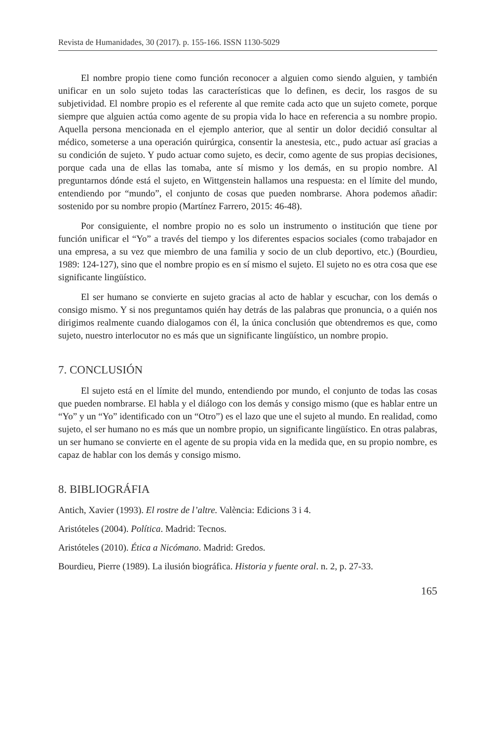Revista de Humanidades, 30 (2017). p. 155-166. ISSN 1130-5029
El nombre propio tiene como función reconocer a alguien como siendo alguien, y también unificar en un solo sujeto todas las características que lo definen, es decir, los rasgos de su subjetividad. El nombre propio es el referente al que remite cada acto que un sujeto comete, porque siempre que alguien actúa como agente de su propia vida lo hace en referencia a su nombre propio. Aquella persona mencionada en el ejemplo anterior, que al sentir un dolor decidió consultar al médico, someterse a una operación quirúrgica, consentir la anestesia, etc., pudo actuar así gracias a su condición de sujeto. Y pudo actuar como sujeto, es decir, como agente de sus propias decisiones, porque cada una de ellas las tomaba, ante sí mismo y los demás, en su propio nombre. Al preguntarnos dónde está el sujeto, en Wittgenstein hallamos una respuesta: en el límite del mundo, entendiendo por “mundo”, el conjunto de cosas que pueden nombrarse. Ahora podemos añadir: sostenido por su nombre propio (Martínez Farrero, 2015: 46-48).
Por consiguiente, el nombre propio no es solo un instrumento o institución que tiene por función unificar el “Yo” a través del tiempo y los diferentes espacios sociales (como trabajador en una empresa, a su vez que miembro de una familia y socio de un club deportivo, etc.) (Bourdieu, 1989: 124-127), sino que el nombre propio es en sí mismo el sujeto. El sujeto no es otra cosa que ese significante lingüístico.
El ser humano se convierte en sujeto gracias al acto de hablar y escuchar, con los demás o consigo mismo. Y si nos preguntamos quién hay detrás de las palabras que pronuncia, o a quién nos dirigimos realmente cuando dialogamos con él, la única conclusión que obtendremos es que, como sujeto, nuestro interlocutor no es más que un significante lingüístico, un nombre propio.
7. CONCLUSIÓN
El sujeto está en el límite del mundo, entendiendo por mundo, el conjunto de todas las cosas que pueden nombrarse. El habla y el diálogo con los demás y consigo mismo (que es hablar entre un “Yo” y un “Yo” identificado con un “Otro”) es el lazo que une el sujeto al mundo. En realidad, como sujeto, el ser humano no es más que un nombre propio, un significante lingüístico. En otras palabras, un ser humano se convierte en el agente de su propia vida en la medida que, en su propio nombre, es capaz de hablar con los demás y consigo mismo.
8. BIBLIOGRÁFIA
Antich, Xavier (1993). El rostre de l’altre. València: Edicions 3 i 4.
Aristóteles (2004). Política. Madrid: Tecnos.
Aristóteles (2010). Ética a Nicómano. Madrid: Gredos.
Bourdieu, Pierre (1989). La ilusión biográfica. Historia y fuente oral. n. 2, p. 27-33.
165